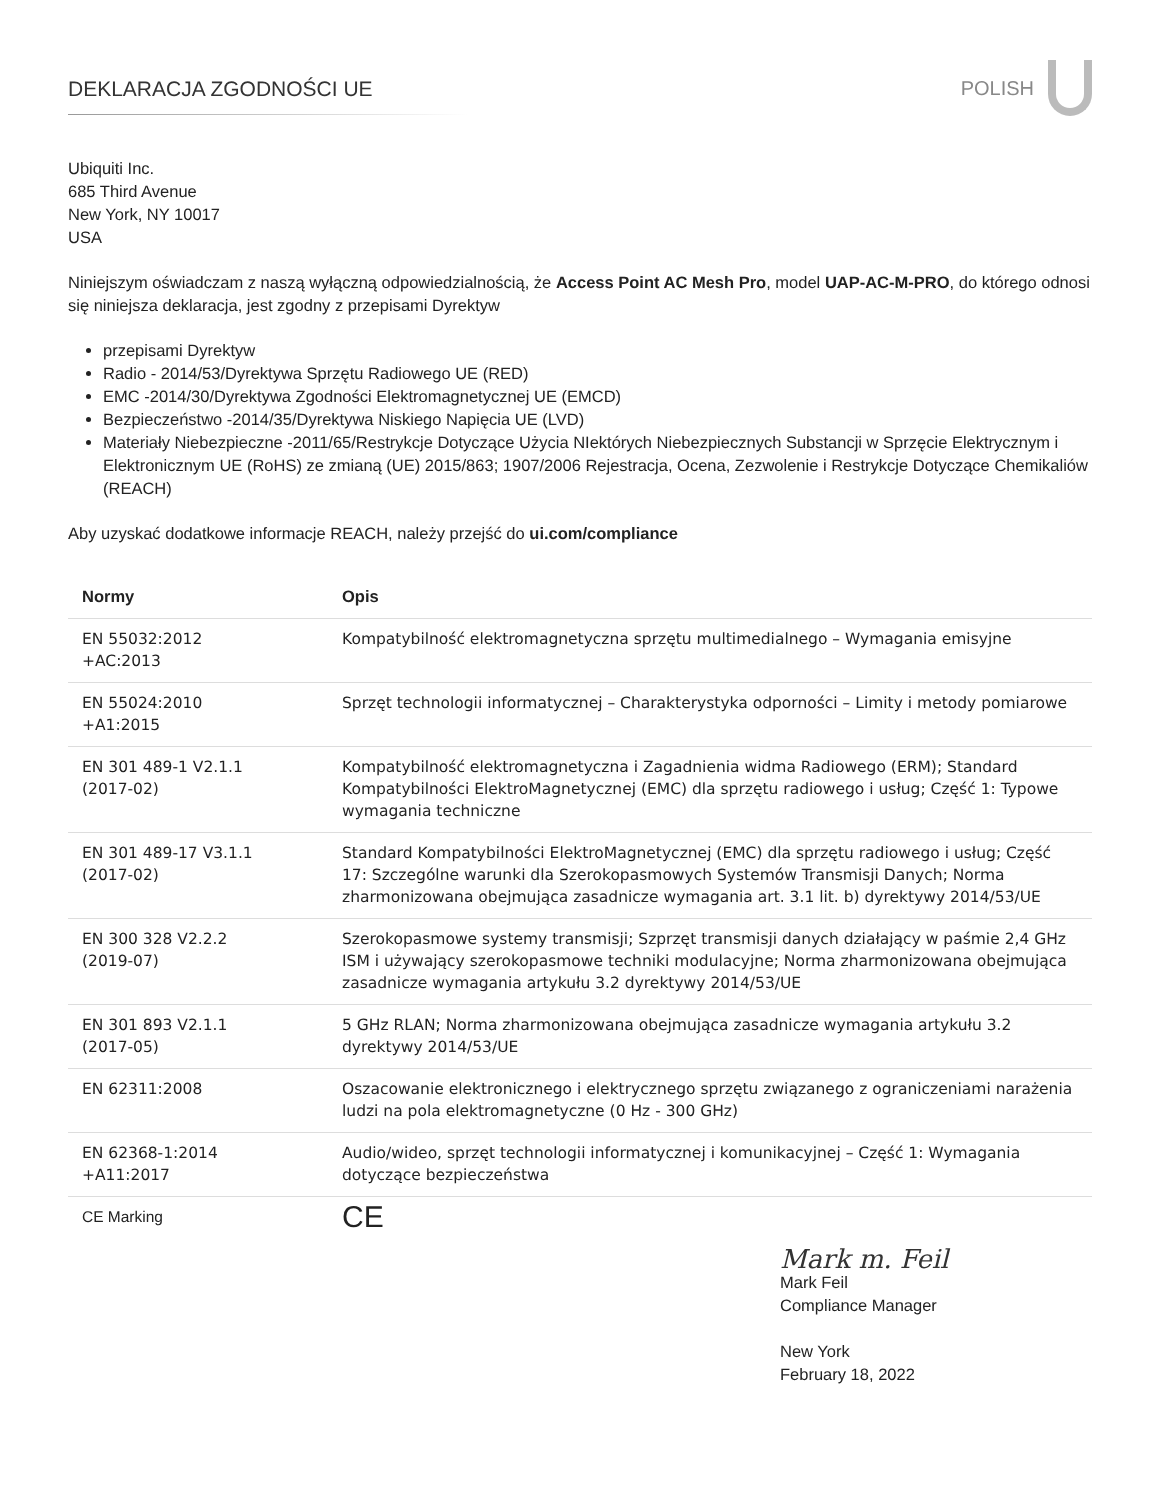DEKLARACJA ZGODNOŚCI UE POLISH
Ubiquiti Inc.
685 Third Avenue
New York, NY 10017
USA
Niniejszym oświadczam z naszą wyłączną odpowiedzialnością, że Access Point AC Mesh Pro, model UAP-AC-M-PRO, do którego odnosi się niniejsza deklaracja, jest zgodny z przepisami Dyrektyw
przepisami Dyrektyw
Radio - 2014/53/Dyrektywa Sprzętu Radiowego UE (RED)
EMC -2014/30/Dyrektywa Zgodności Elektromagnetycznej UE (EMCD)
Bezpieczeństwo -2014/35/Dyrektywa Niskiego Napięcia UE (LVD)
Materiały Niebezpieczne -2011/65/Restrykcje Dotyczące Użycia NIektórych Niebezpiecznych Substancji w Sprzęcie Elektrycznym i Elektronicznym UE (RoHS) ze zmianą (UE) 2015/863; 1907/2006 Rejestracja, Ocena, Zezwolenie i Restrykcje Dotyczące Chemikaliów (REACH)
Aby uzyskać dodatkowe informacje REACH, należy przejść do ui.com/compliance
| Normy | Opis |
| --- | --- |
| EN 55032:2012 +AC:2013 | Kompatybilność elektromagnetyczna sprzętu multimedialnego – Wymagania emisyjne |
| EN 55024:2010 +A1:2015 | Sprzęt technologii informatycznej – Charakterystyka odporności – Limity i metody pomiarowe |
| EN 301 489-1 V2.1.1 (2017-02) | Kompatybilność elektromagnetyczna i Zagadnienia widma Radiowego (ERM); Standard Kompatybilności ElektroMagnetycznej (EMC) dla sprzętu radiowego i usług; Część 1: Typowe wymagania techniczne |
| EN 301 489-17 V3.1.1 (2017-02) | Standard Kompatybilności ElektroMagnetycznej (EMC) dla sprzętu radiowego i usług; Część 17: Szczególne warunki dla Szerokopasmowych Systemów Transmisji Danych; Norma zharmonizowana obejmująca zasadnicze wymagania art. 3.1 lit. b) dyrektywy 2014/53/UE |
| EN 300 328 V2.2.2 (2019-07) | Szerokopasmowe systemy transmisji; Szprzęt transmisji danych działający w paśmie 2,4 GHz ISM i używający szerokopasmowe techniki modulacyjne; Norma zharmonizowana obejmująca zasadnicze wymagania artykułu 3.2 dyrektywy 2014/53/UE |
| EN 301 893 V2.1.1 (2017-05) | 5 GHz RLAN; Norma zharmonizowana obejmująca zasadnicze wymagania artykułu 3.2 dyrektywy 2014/53/UE |
| EN 62311:2008 | Oszacowanie elektronicznego i elektrycznego sprzętu związanego z ograniczeniami narażenia ludzi na pola elektromagnetyczne (0 Hz - 300 GHz) |
| EN 62368-1:2014 +A11:2017 | Audio/wideo, sprzęt technologii informatycznej i komunikacyjnej – Część 1: Wymagania dotyczące bezpieczeństwa |
| CE Marking | CE |
Mark m. Feil
Mark Feil
Compliance Manager
New York
February 18, 2022